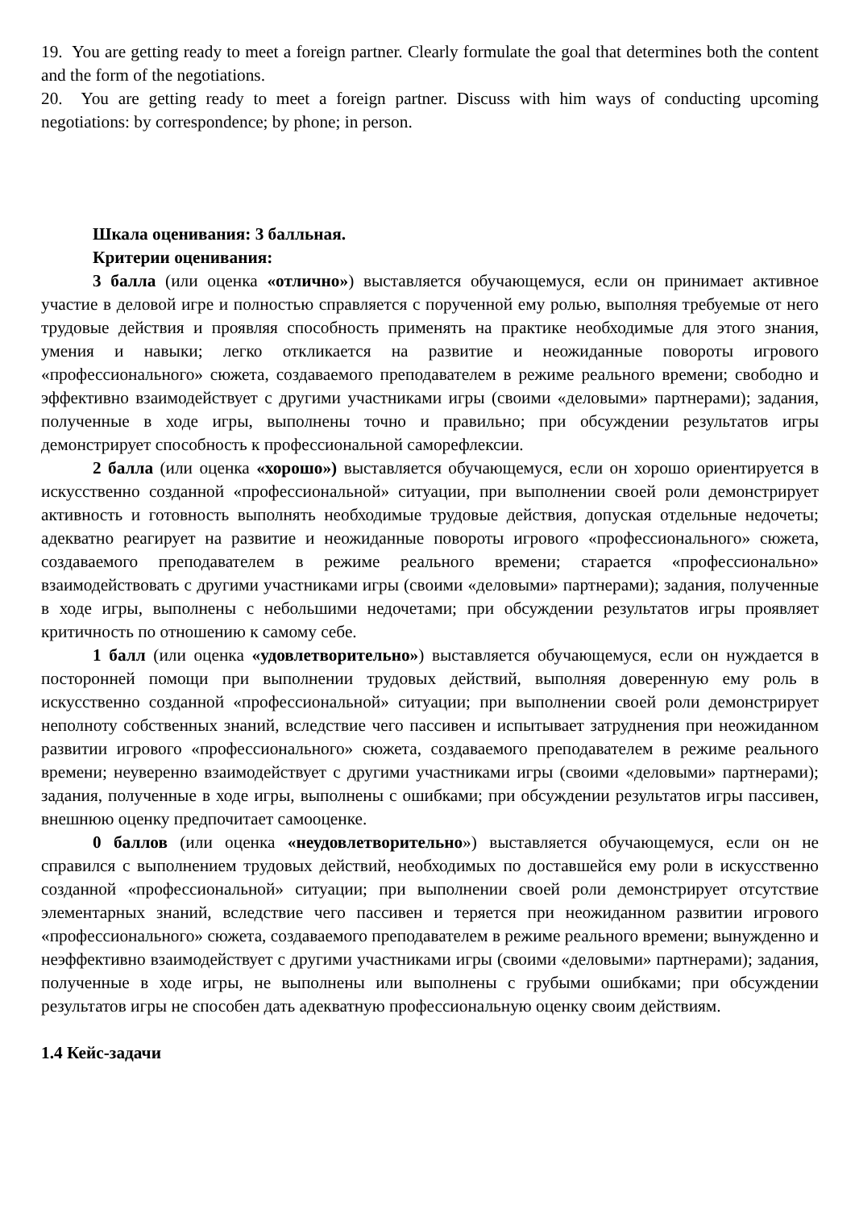19. You are getting ready to meet a foreign partner. Clearly formulate the goal that determines both the content and the form of the negotiations.
20. You are getting ready to meet a foreign partner. Discuss with him ways of conducting upcoming negotiations: by correspondence; by phone; in person.
Шкала оценивания: 3 балльная.
Критерии оценивания:
3 балла (или оценка «отлично») выставляется обучающемуся, если он принимает активное участие в деловой игре и полностью справляется с порученной ему ролью, выполняя требуемые от него трудовые действия и проявляя способность применять на практике необходимые для этого знания, умения и навыки; легко откликается на развитие и неожиданные повороты игрового «профессионального» сюжета, создаваемого преподавателем в режиме реального времени; свободно и эффективно взаимодействует с другими участниками игры (своими «деловыми» партнерами); задания, полученные в ходе игры, выполнены точно и правильно; при обсуждении результатов игры демонстрирует способность к профессиональной саморефлексии.
2 балла (или оценка «хорошо») выставляется обучающемуся, если он хорошо ориентируется в искусственно созданной «профессиональной» ситуации, при выполнении своей роли демонстрирует активность и готовность выполнять необходимые трудовые действия, допуская отдельные недочеты; адекватно реагирует на развитие и неожиданные повороты игрового «профессионального» сюжета, создаваемого преподавателем в режиме реального времени; старается «профессионально» взаимодействовать с другими участниками игры (своими «деловыми» партнерами); задания, полученные в ходе игры, выполнены с небольшими недочетами; при обсуждении результатов игры проявляет критичность по отношению к самому себе.
1 балл (или оценка «удовлетворительно») выставляется обучающемуся, если он нуждается в посторонней помощи при выполнении трудовых действий, выполняя доверенную ему роль в искусственно созданной «профессиональной» ситуации; при выполнении своей роли демонстрирует неполноту собственных знаний, вследствие чего пассивен и испытывает затруднения при неожиданном развитии игрового «профессионального» сюжета, создаваемого преподавателем в режиме реального времени; неуверенно взаимодействует с другими участниками игры (своими «деловыми» партнерами); задания, полученные в ходе игры, выполнены с ошибками; при обсуждении результатов игры пассивен, внешнюю оценку предпочитает самооценке.
0 баллов (или оценка «неудовлетворительно») выставляется обучающемуся, если он не справился с выполнением трудовых действий, необходимых по доставшейся ему роли в искусственно созданной «профессиональной» ситуации; при выполнении своей роли демонстрирует отсутствие элементарных знаний, вследствие чего пассивен и теряется при неожиданном развитии игрового «профессионального» сюжета, создаваемого преподавателем в режиме реального времени; вынужденно и неэффективно взаимодействует с другими участниками игры (своими «деловыми» партнерами); задания, полученные в ходе игры, не выполнены или выполнены с грубыми ошибками; при обсуждении результатов игры не способен дать адекватную профессиональную оценку своим действиям.
1.4 Кейс-задачи